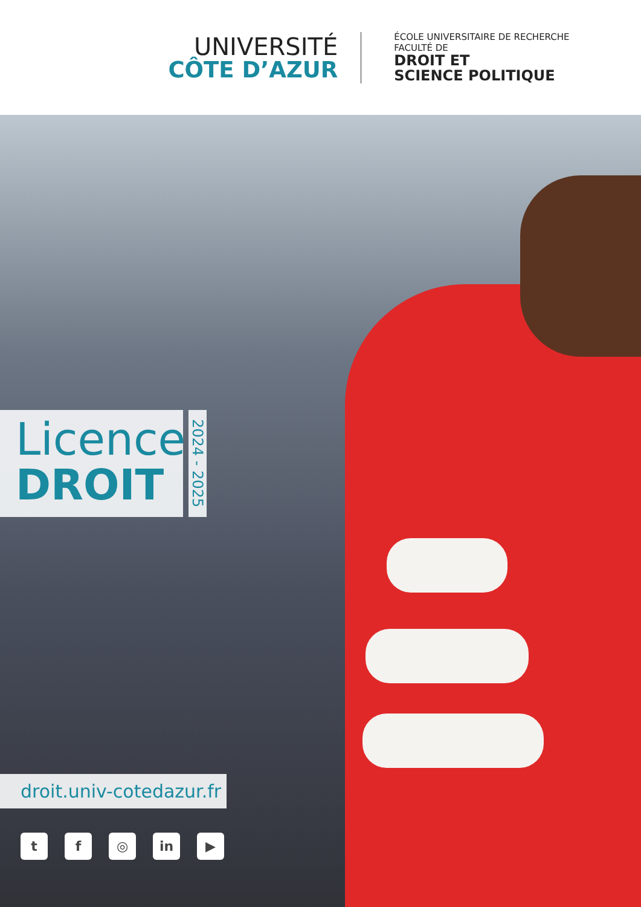UNIVERSITÉ
CÔTE D’AZUR
ÉCOLE UNIVERSITAIRE DE RECHERCHE
FACULTÉ DE
DROIT ET
SCIENCE POLITIQUE
Licence
DROIT
2024 - 2025
droit.univ-cotedazur.fr
tf ◎ in ▶